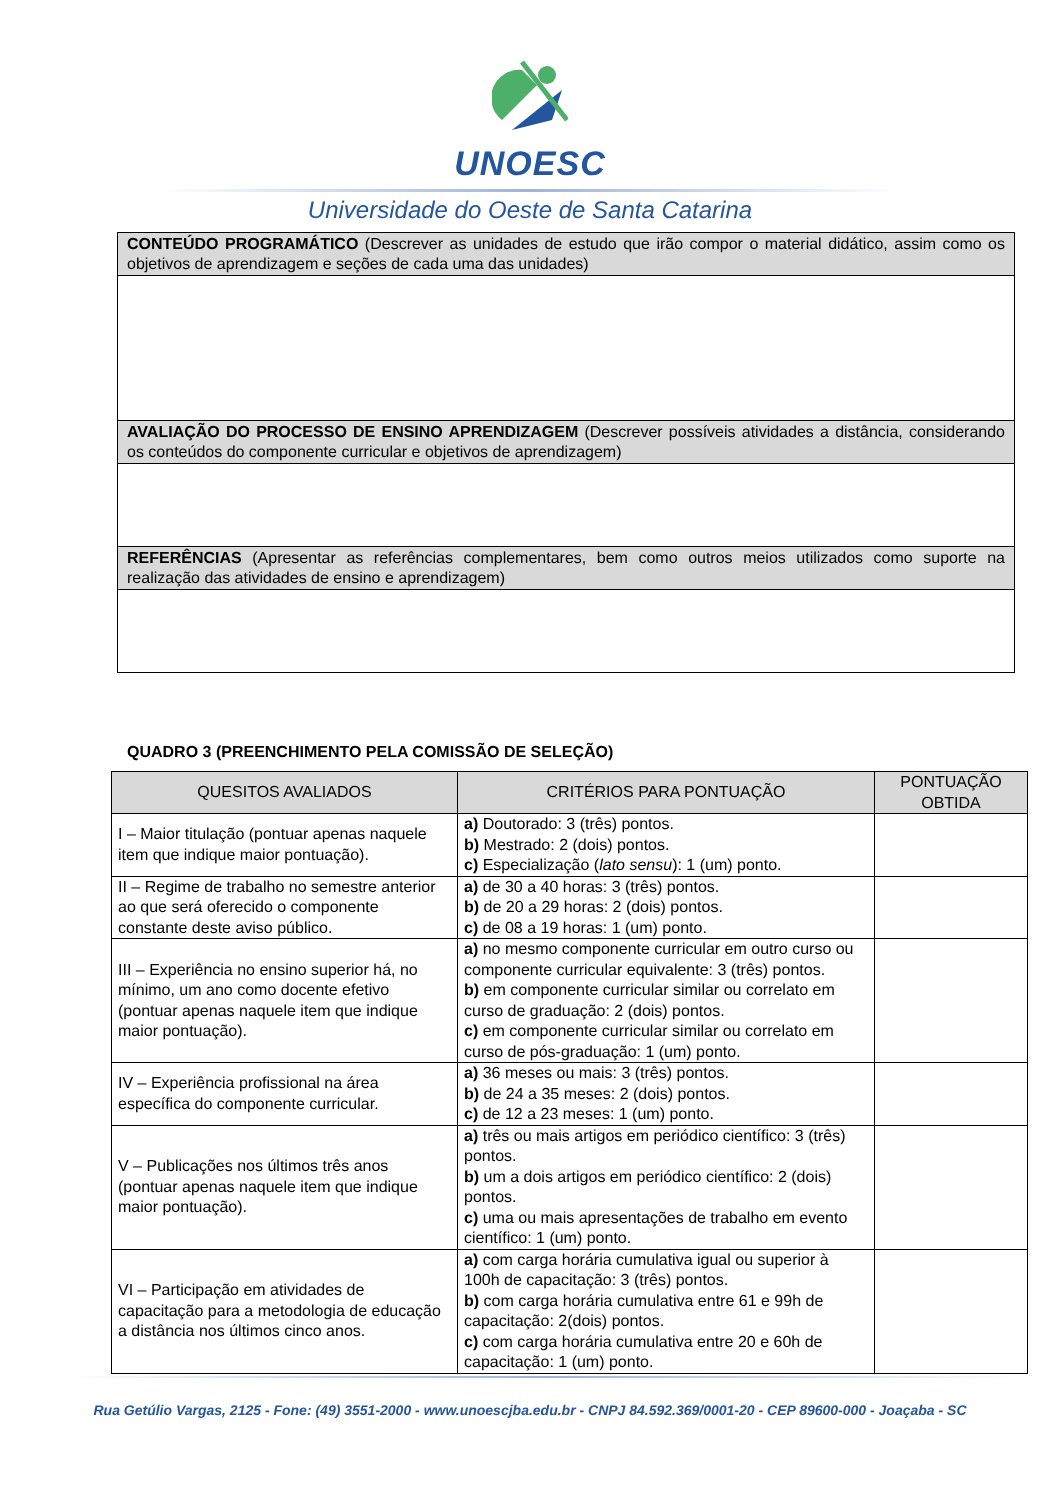UNOESC
Universidade do Oeste de Santa Catarina
| CONTEÚDO PROGRAMÁTICO (Descrever as unidades de estudo que irão compor o material didático, assim como os objetivos de aprendizagem e seções de cada uma das unidades) |
| AVALIAÇÃO DO PROCESSO DE ENSINO APRENDIZAGEM (Descrever possíveis atividades a distância, considerando os conteúdos do componente curricular e objetivos de aprendizagem) |
| REFERÊNCIAS (Apresentar as referências complementares, bem como outros meios utilizados como suporte na realização das atividades de ensino e aprendizagem) |
QUADRO 3 (PREENCHIMENTO PELA COMISSÃO DE SELEÇÃO)
| QUESITOS AVALIADOS | CRITÉRIOS PARA PONTUAÇÃO | PONTUAÇÃO OBTIDA |
| --- | --- | --- |
| I – Maior titulação (pontuar apenas naquele item que indique maior pontuação). | a) Doutorado: 3 (três) pontos. b) Mestrado: 2 (dois) pontos. c) Especialização ( lato sensu ): 1 (um) ponto. | |
| II – Regime de trabalho no semestre anterior ao que será oferecido o componente constante deste aviso público. | a) de 30 a 40 horas: 3 (três) pontos. b) de 20 a 29 horas: 2 (dois) pontos. c) de 08 a 19 horas: 1 (um) ponto. | |
| III – Experiência no ensino superior há, no mínimo, um ano como docente efetivo (pontuar apenas naquele item que indique maior pontuação). | a) no mesmo componente curricular em outro curso ou componente curricular equivalente: 3 (três) pontos. b) em componente curricular similar ou correlato em curso de graduação: 2 (dois) pontos. c) em componente curricular similar ou correlato em curso de pós-graduação: 1 (um) ponto. | |
| IV – Experiência profissional na área específica do componente curricular. | a) 36 meses ou mais: 3 (três) pontos. b) de 24 a 35 meses: 2 (dois) pontos. c) de 12 a 23 meses: 1 (um) ponto. | |
| V – Publicações nos últimos três anos (pontuar apenas naquele item que indique maior pontuação). | a) três ou mais artigos em periódico científico: 3 (três) pontos. b) um a dois artigos em periódico científico: 2 (dois) pontos. c) uma ou mais apresentações de trabalho em evento científico: 1 (um) ponto. | |
| VI – Participação em atividades de capacitação para a metodologia de educação a distância nos últimos cinco anos. | a) com carga horária cumulativa igual ou superior à 100h de capacitação: 3 (três) pontos. b) com carga horária cumulativa entre 61 e 99h de capacitação: 2(dois) pontos. c) com carga horária cumulativa entre 20 e 60h de capacitação: 1 (um) ponto. | |
Rua Getúlio Vargas, 2125 - Fone: (49) 3551-2000 - www.unoescjba.edu.br - CNPJ 84.592.369/0001-20 - CEP 89600-000 - Joaçaba - SC